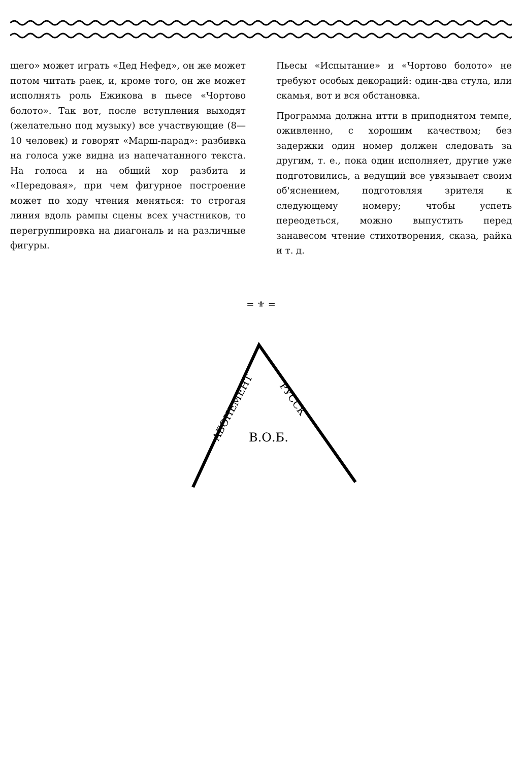щего» может играть «Дед Нефед», он же может потом читать раек, и, кроме того, он же может исполнять роль Ежикова в пьесе «Чортово болото». Так вот, после вступления выходят (желательно под музыку) все участвующие (8—10 человек) и говорят «Марш-парад»: разбивка на голоса уже видна из напечатанного текста. На голоса и на общий хор разбита и «Передовая», при чем фигурное построение может по ходу чтения меняться: то строгая линия вдоль рампы сцены всех участников, то перегруппировка на диагональ и на различные фигуры.
Пьесы «Испытание» и «Чортово болото» не требуют особых декораций: один-два стула, или скамья, вот и вся обстановка.
Программа должна итти в приподнятом темпе, оживленно, с хорошим качеством; без задержки один номер должен следовать за другим, т. е., пока один исполняет, другие уже подготовились, а ведущий все увязывает своим об'яснением, подготовляя зрителя к следующему номеру; чтобы успеть переодеться, можно выпустить перед занавесом чтение стихотворения, сказа, райка и т. д.
= ⚜ =
АБОНЕМЕНТ
РУССК
В.О.Б.